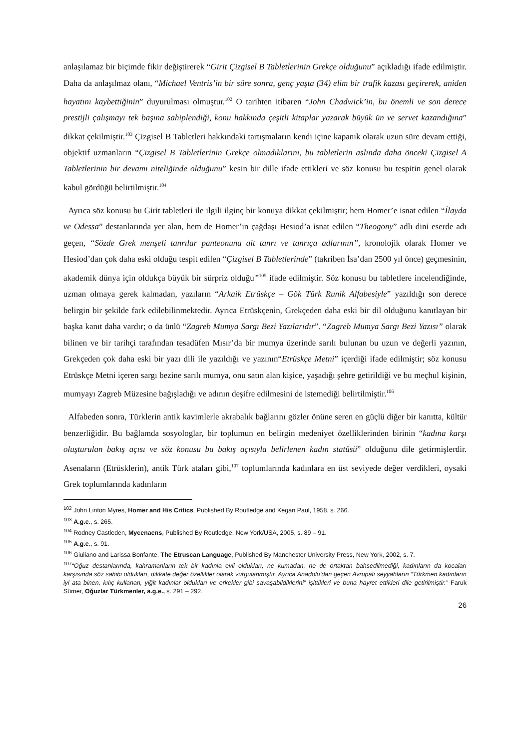anlaşılamaz bir biçimde fikir değiştirerek “Girit Çizgisel B Tabletlerinin Grekçe olduğunu” açıkladığı ifade edilmiştir. Daha da anlaşılmaz olanı, “Michael Ventris’in bir süre sonra, genç yaşta (34) elim bir trafik kazası geçirerek, aniden hayatını kaybettiğinin” duyurulması olmuştur.<sup>102</sup> O tarihten itibaren “John Chadwick’in, bu önemli ve son derece prestijli çalışmayı tek başına sahiplendiği, konu hakkında çeşitli kitaplar yazarak büyük ün ve servet kazandığına” dikkat çekilmiştir.<sup>103</sup> Çizgisel B Tabletleri hakkındaki tartışmaların kendi içine kapanık olarak uzun süre devam ettiği, objektif uzmanların “Çizgisel B Tabletlerinin Grekçe olmadıklarını, bu tabletlerin aslında daha önceki Çizgisel A Tabletlerinin bir devamı niteliğinde olduğunu” kesin bir dille ifade ettikleri ve söz konusu bu tespitin genel olarak kabul gördüğü belirtilmiştir.<sup>104</sup>
Ayrıca söz konusu bu Girit tabletleri ile ilgili ilginç bir konuya dikkat çekilmiştir; hem Homer’e isnat edilen “İlayda ve Odessa” destanlarında yer alan, hem de Homer’in çağdaşı Hesiod’a isnat edilen “Theogony” adlı dini eserde adı geçen, “Sözde Grek menşeli tanrılar panteonuna ait tanrı ve tanrıça adlarının”, kronolojik olarak Homer ve Hesiod’dan çok daha eski olduğu tespit edilen “Çizgisel B Tabletlerinde” (takriben İsa’dan 2500 yıl önce) geçmesinin, akademik dünya için oldukça büyük bir sürpriz olduğu”<sup>105</sup> ifade edilmiştir. Söz konusu bu tabletlere incelendiğinde, uzman olmaya gerek kalmadan, yazıların “Arkaik Etrüskçe – Gök Türk Runik Alfabesiyle” yazıldığı son derece belirgin bir şekilde fark edilebilinmektedir. Ayrıca Etrüskçenin, Grekçeden daha eski bir dil olduğunu kanıtlayan bir başka kanıt daha vardır; o da ünlü “Zagreb Mumya Sargı Bezi Yazılarıdır”. “Zagreb Mumya Sargı Bezi Yazısı” olarak bilinen ve bir tarihçi tarafından tesadüfen Mısır’da bir mumya üzerinde sarılı bulunan bu uzun ve değerli yazının, Grekçeden çok daha eski bir yazı dili ile yazıldığı ve yazının“Etrüskçe Metni” içerdiği ifade edilmiştir; söz konusu Etrüskçe Metni içeren sargı bezine sarılı mumya, onu satın alan kişice, yaşadığı şehre getirildiği ve bu meçhul kişinin, mumyayı Zagreb Müzesine bağışladığı ve adının deşifre edilmesini de istemediği belirtilmiştir.<sup>106</sup>
Alfabeden sonra, Türklerin antik kavimlerle akrabalık bağlarını gözler önüne seren en güçlü diğer bir kanıtta, kültür benzerliğidir. Bu bağlamda sosyologlar, bir toplumun en belirgin medeniyet özelliklerinden birinin “kadına karşı oluşturulan bakış açısı ve söz konusu bu bakış açısıyla belirlenen kadın statüsü” olduğunu dile getirmişlerdir. Asenaların (Etrüsklerin), antik Türk ataları gibi,<sup>107</sup> toplumlarında kadınlara en üst seviyede değer verdikleri, oysaki Grek toplumlarında kadınların
<sup>102</sup> John Linton Myres, Homer and His Critics, Published By Routledge and Kegan Paul, 1958, s. 266.
<sup>103</sup> A.g.e., s. 265.
<sup>104</sup> Rodney Castleden, Mycenaens, Published By Routledge, New York/USA, 2005, s. 89 – 91.
<sup>105</sup> A.g.e., s. 91.
<sup>106</sup> Giuliano and Larissa Bonfante, The Etruscan Language, Published By Manchester University Press, New York, 2002, s. 7.
<sup>107</sup> “Oğuz destanlarında, kahramanların tek bir kadınla evli oldukları, ne kumadan, ne de ortaktan bahsedilmediği, kadınların da kocaları karşısında söz sahibi oldukları, dikkate değer özellikler olarak vurgulanmıştır. Ayrıca Anadolu’dan geçen Avrupalı seyyahların “Türkmen kadınların iyi ata binen, kılıç kullanan, yiğit kadınlar oldukları ve erkekler gibi savaşabildiklerini” işittikleri ve buna hayret ettikleri dile getirilmiştir.” Faruk Sümer, Oğuzlar Türkmenler, a.g.e., s. 291 – 292.
26